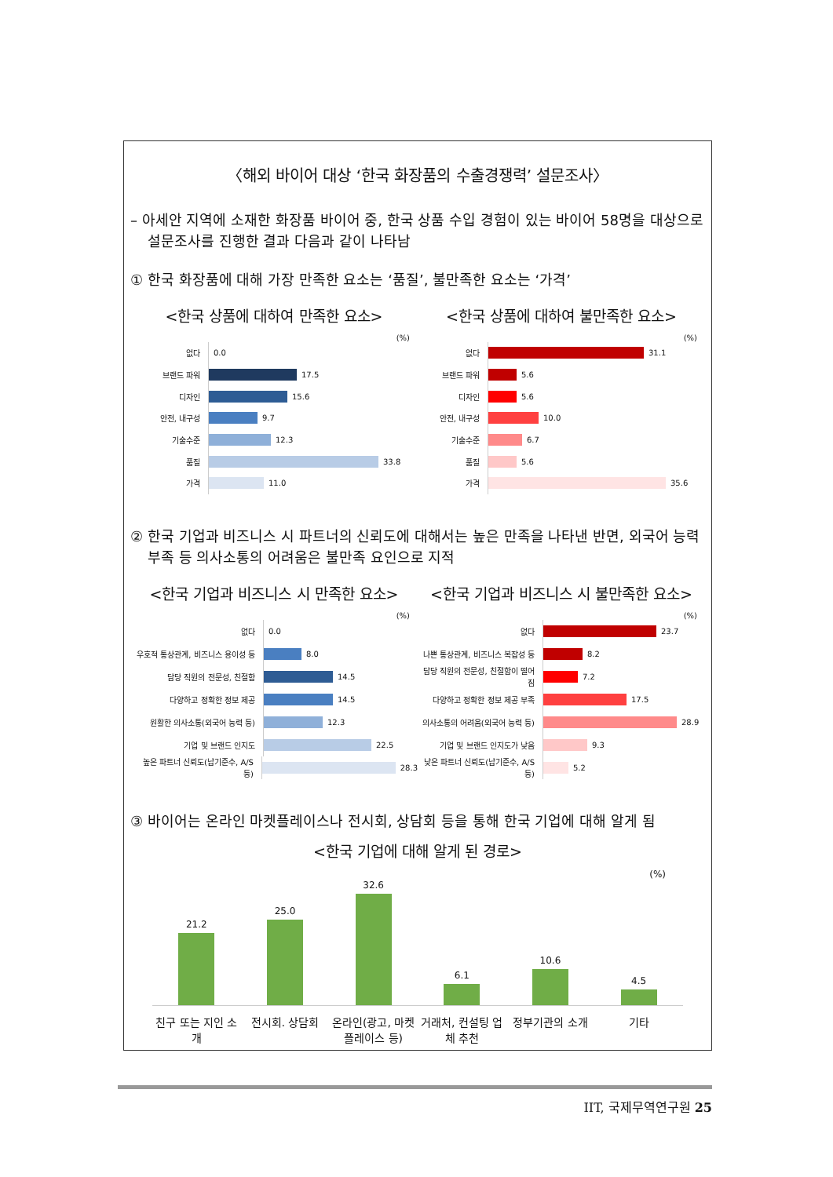〈해외 바이어 대상 ‘한국 화장품의 수출경쟁력’ 설문조사〉
– 아세안 지역에 소재한 화장품 바이어 중, 한국 상품 수입 경험이 있는 바이어 58명을 대상으로 설문조사를 진행한 결과 다음과 같이 나타남
① 한국 화장품에 대해 가장 만족한 요소는 ‘품질’, 불만족한 요소는 ‘가격’
<한국 상품에 대하여 만족한 요소>
(%)
없다
0.0
브랜드 파워
17.5
디자인
15.6
안전, 내구성
9.7
기술수준
12.3
품질
33.8
가격
11.0
<한국 상품에 대하여 불만족한 요소>
(%)
없다
31.1
브랜드 파워
5.6
디자인
5.6
안전, 내구성
10.0
기술수준
6.7
품질
5.6
가격
35.6
② 한국 기업과 비즈니스 시 파트너의 신뢰도에 대해서는 높은 만족을 나타낸 반면, 외국어 능력 부족 등 의사소통의 어려움은 불만족 요인으로 지적
<한국 기업과 비즈니스 시 만족한 요소>
(%)
없다
0.0
우호적 통상관계, 비즈니스 용이성 등
8.0
담당 직원의 전문성, 친절함
14.5
다양하고 정확한 정보 제공
14.5
원활한 의사소통(외국어 능력 등)
12.3
기업 및 브랜드 인지도
22.5
높은 파트너 신뢰도(납기준수, A/S 등)
28.3
<한국 기업과 비즈니스 시 불만족한 요소>
(%)
없다
23.7
나쁜 통상관계, 비즈니스 복잡성 등
8.2
담당 직원의 전문성, 친절함이 떨어짐
7.2
다양하고 정확한 정보 제공 부족
17.5
의사소통의 어려움(외국어 능력 등)
28.9
기업 및 브랜드 인지도가 낮음
9.3
낮은 파트너 신뢰도(납기준수, A/S 등)
5.2
③ 바이어는 온라인 마켓플레이스나 전시회, 상담회 등을 통해 한국 기업에 대해 알게 됨
<한국 기업에 대해 알게 된 경로>
(%)
21.2
25.0
32.6
6.1
10.6
4.5
친구 또는 지인 소개
전시회. 상담회 온라인(광고, 마켓플레이스 등)
거래처, 컨설팅 업체 추천
정부기관의 소개 기타
IIT, 국제무역연구원 25